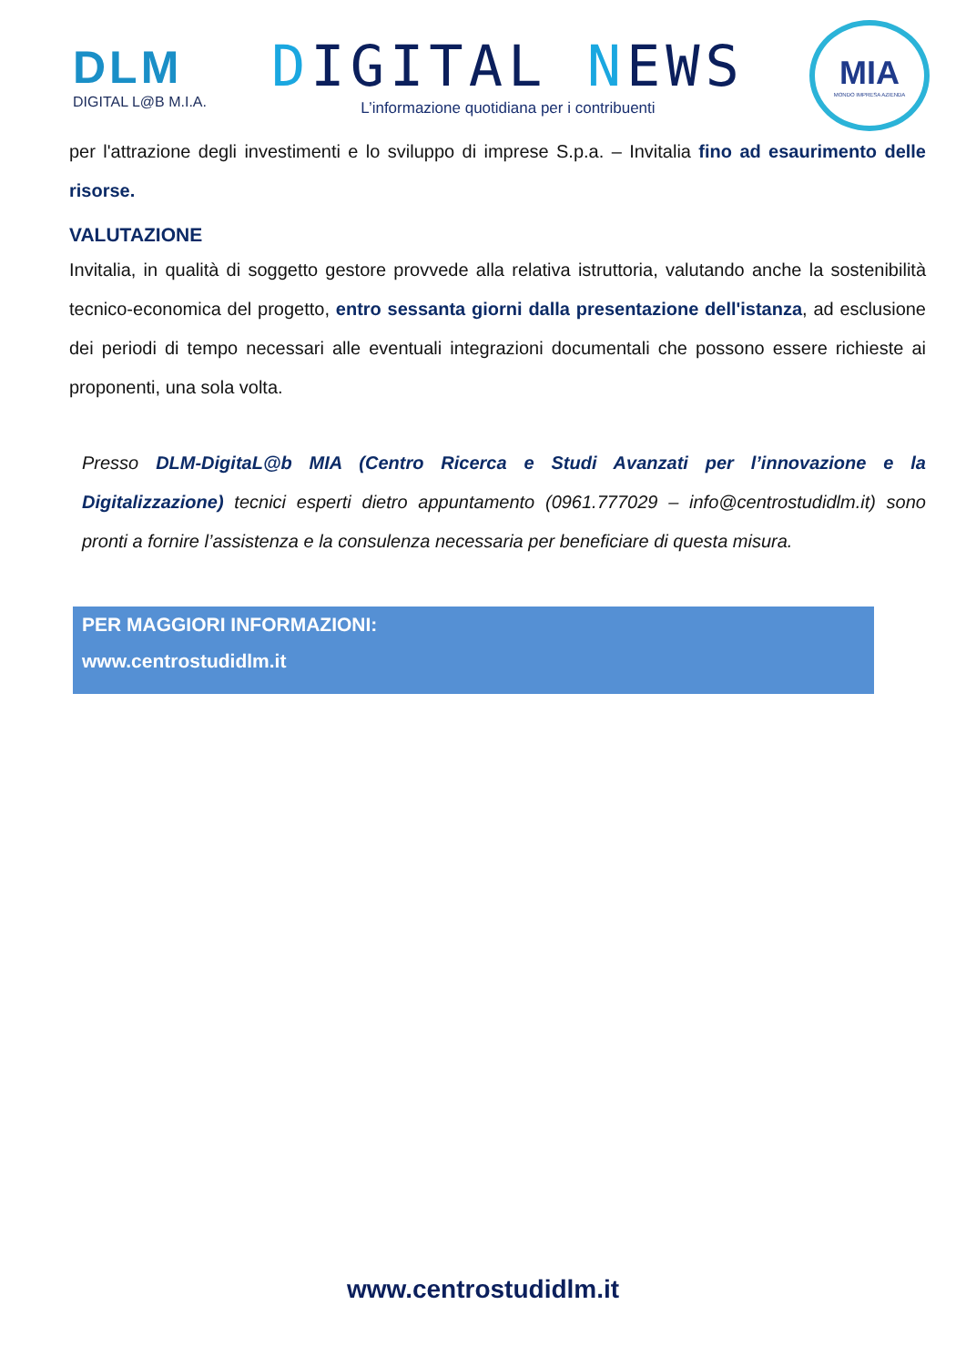DLM
DIGITAL L@B M.I.A.
DIGITAL NEWS
L’informazione quotidiana per i contribuenti
MIA
MONDO IMPRESA AZIENDA
per l'attrazione degli investimenti e lo sviluppo di imprese S.p.a. – Invitalia fino ad esaurimento delle risorse.
VALUTAZIONE
Invitalia, in qualità di soggetto gestore provvede alla relativa istruttoria, valutando anche la sostenibilità tecnico-economica del progetto, entro sessanta giorni dalla presentazione dell'istanza, ad esclusione dei periodi di tempo necessari alle eventuali integrazioni documentali che possono essere richieste ai proponenti, una sola volta.
Presso DLM-DigitaL@b MIA (Centro Ricerca e Studi Avanzati per l’innovazione e la Digitalizzazione) tecnici esperti dietro appuntamento (0961.777029 – info@centrostudidlm.it) sono pronti a fornire l’assistenza e la consulenza necessaria per beneficiare di questa misura.
PER MAGGIORI INFORMAZIONI:
www.centrostudidlm.it
www.centrostudidlm.it